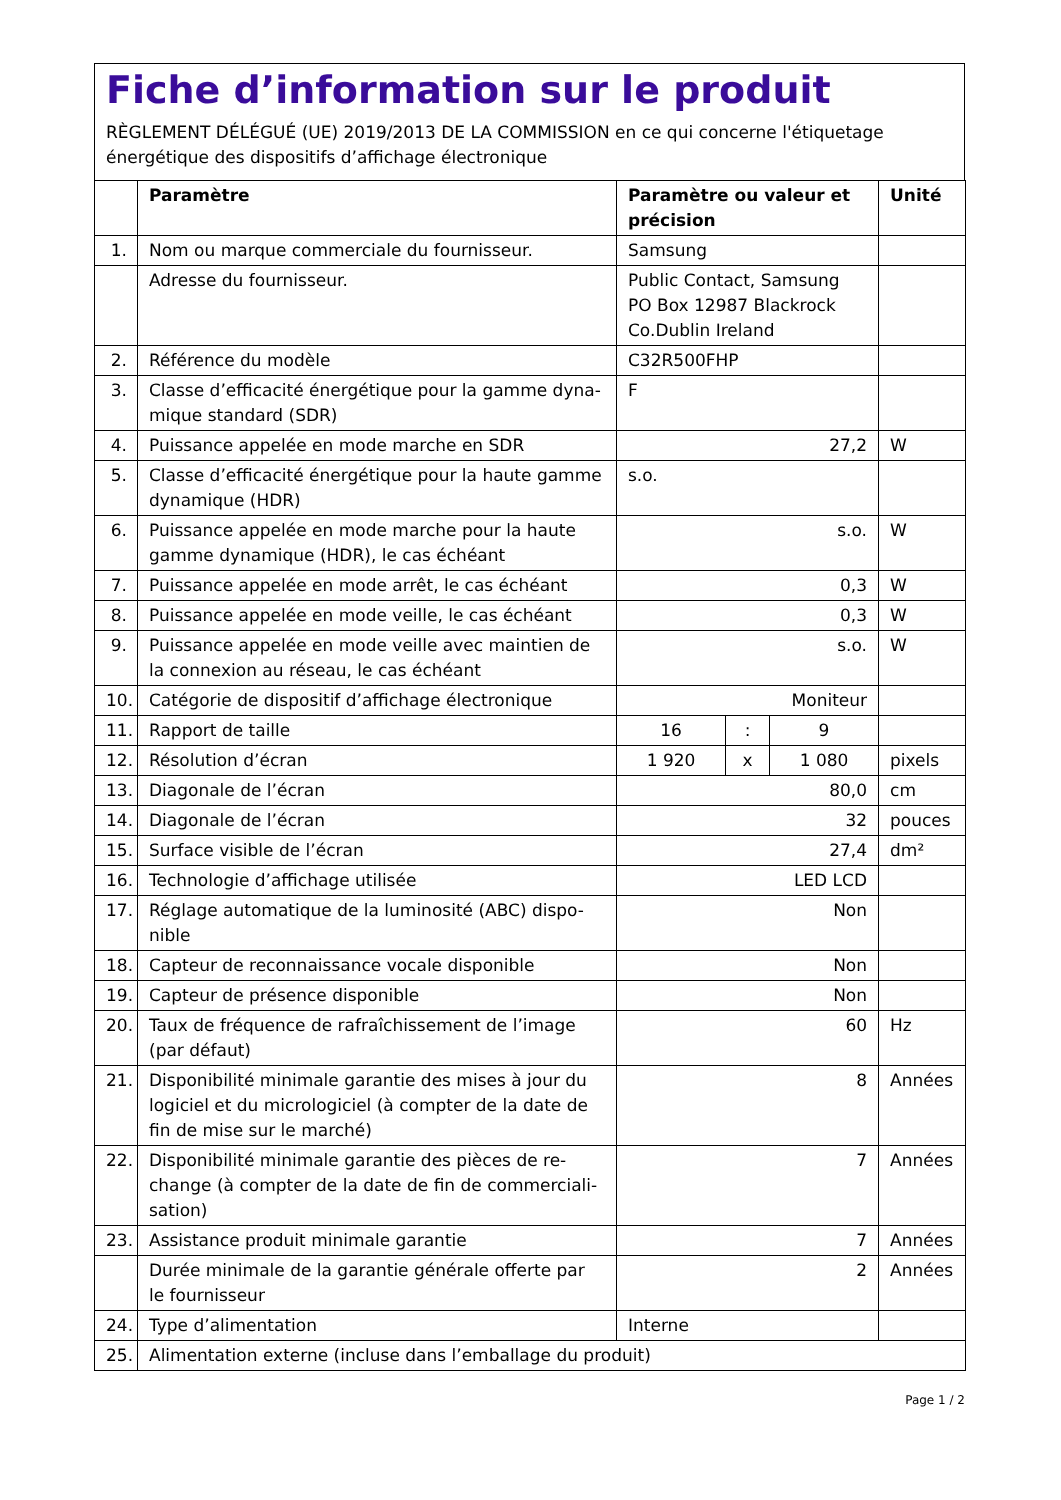Fiche d’information sur le produit
RÈGLEMENT DÉLÉGUÉ (UE) 2019/2013 DE LA COMMISSION en ce qui concerne l'étiquetage énergétique des dispositifs d’affichage électronique
| | Paramètre | Paramètre ou valeur et précision | | | Unité |
| --- | --- | --- | --- | --- | --- |
| 1. | Nom ou marque commerciale du fournisseur. | Samsung | | | |
| | Adresse du fournisseur. | Public Contact, Samsung PO Box 12987 Blackrock Co.Dublin Ireland | | | |
| 2. | Référence du modèle | C32R500FHP | | | |
| 3. | Classe d’efficacité énergétique pour la gamme dyna-mique standard (SDR) | F | | | |
| 4. | Puissance appelée en mode marche en SDR | 27,2 | | | W |
| 5. | Classe d’efficacité énergétique pour la haute gamme dynamique (HDR) | s.o. | | | |
| 6. | Puissance appelée en mode marche pour la haute gamme dynamique (HDR), le cas échéant | s.o. | | | W |
| 7. | Puissance appelée en mode arrêt, le cas échéant | 0,3 | | | W |
| 8. | Puissance appelée en mode veille, le cas échéant | 0,3 | | | W |
| 9. | Puissance appelée en mode veille avec maintien de la connexion au réseau, le cas échéant | s.o. | | | W |
| 10. | Catégorie de dispositif d’affichage électronique | Moniteur | | | |
| 11. | Rapport de taille | 16 | : | 9 | |
| 12. | Résolution d’écran | 1 920 | x | 1 080 | pixels |
| 13. | Diagonale de l’écran | 80,0 | | | cm |
| 14. | Diagonale de l’écran | 32 | | | pouces |
| 15. | Surface visible de l’écran | 27,4 | | | dm² |
| 16. | Technologie d’affichage utilisée | LED LCD | | | |
| 17. | Réglage automatique de la luminosité (ABC) dispo-nible | Non | | | |
| 18. | Capteur de reconnaissance vocale disponible | Non | | | |
| 19. | Capteur de présence disponible | Non | | | |
| 20. | Taux de fréquence de rafraîchissement de l’image (par défaut) | 60 | | | Hz |
| 21. | Disponibilité minimale garantie des mises à jour du logiciel et du micrologiciel (à compter de la date de fin de mise sur le marché) | 8 | | | Années |
| 22. | Disponibilité minimale garantie des pièces de re-change (à compter de la date de fin de commerciali-sation) | 7 | | | Années |
| 23. | Assistance produit minimale garantie | 7 | | | Années |
| | Durée minimale de la garantie générale offerte par le fournisseur | 2 | | | Années |
| 24. | Type d’alimentation | Interne | | | |
| 25. | Alimentation externe (incluse dans l’emballage du produit) | | | | |
Page 1 / 2